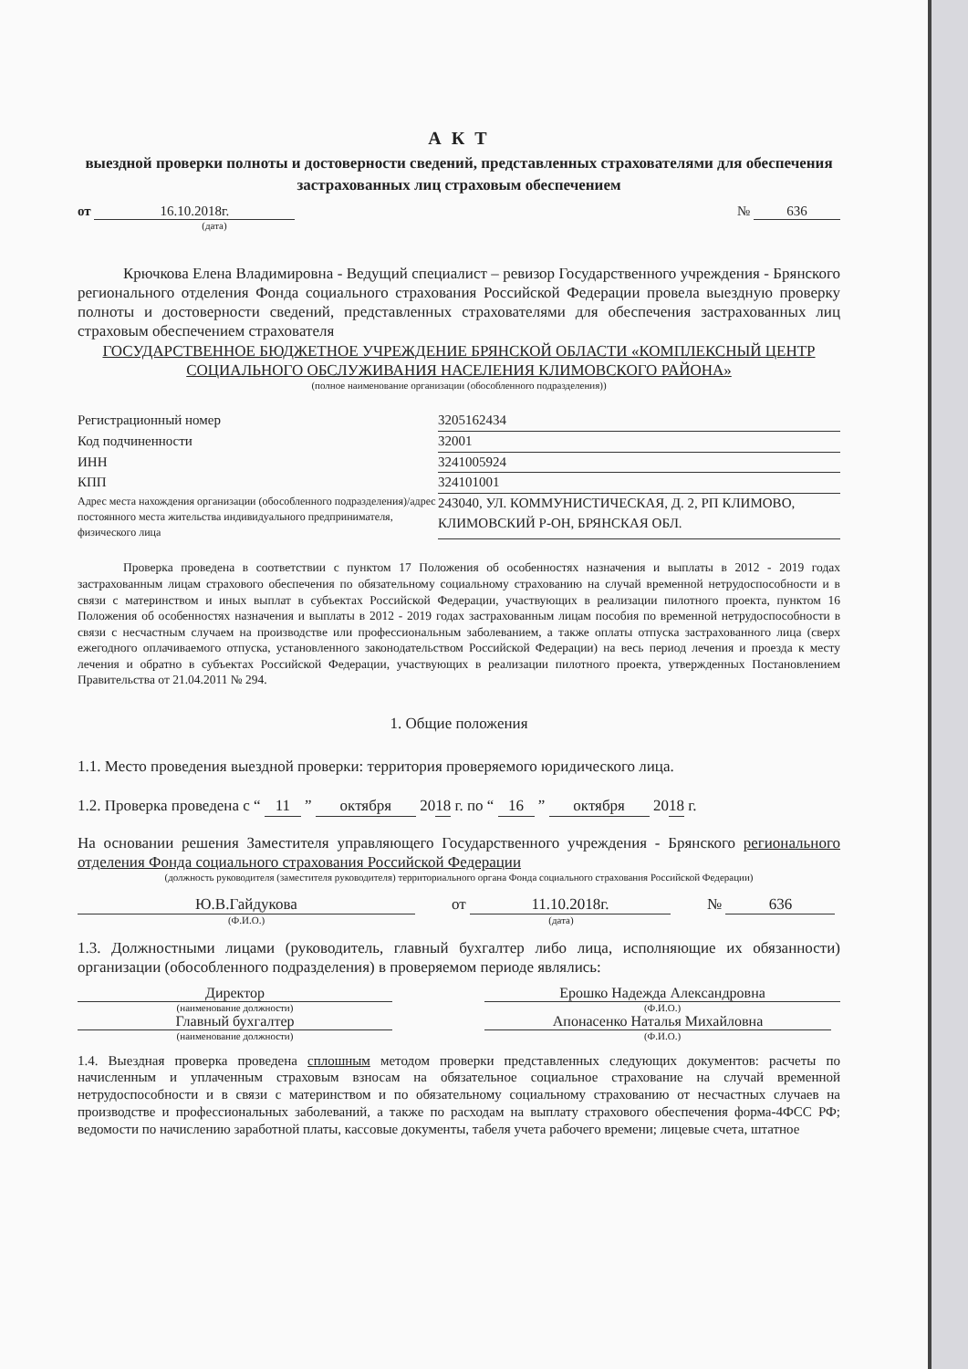А К Т
выездной проверки полноты и достоверности сведений, представленных страхователями для обеспечения застрахованных лиц страховым обеспечением
от 16.10.2018г.
(дата)
№ 636
Крючкова Елена Владимировна - Ведущий специалист – ревизор Государственного учреждения - Брянского регионального отделения Фонда социального страхования Российской Федерации провела выездную проверку полноты и достоверности сведений, представленных страхователями для обеспечения застрахованных лиц страховым обеспечением страхователя
ГОСУДАРСТВЕННОЕ БЮДЖЕТНОЕ УЧРЕЖДЕНИЕ БРЯНСКОЙ ОБЛАСТИ «КОМПЛЕКСНЫЙ ЦЕНТР СОЦИАЛЬНОГО ОБСЛУЖИВАНИЯ НАСЕЛЕНИЯ КЛИМОВСКОГО РАЙОНА»
(полное наименование организации (обособленного подразделения))
Регистрационный номер 3205162434
Код подчиненности 32001
ИНН 3241005924
КПП 324101001
Адрес места нахождения организации (обособленного подразделения)/адрес постоянного места жительства индивидуального предпринимателя, физического лица
243040, УЛ. КОММУНИСТИЧЕСКАЯ, Д. 2, РП КЛИМОВО, КЛИМОВСКИЙ Р-ОН, БРЯНСКАЯ ОБЛ.
Проверка проведена в соответствии с пунктом 17 Положения об особенностях назначения и выплаты в 2012 - 2019 годах застрахованным лицам страхового обеспечения по обязательному социальному страхованию на случай временной нетрудоспособности и в связи с материнством и иных выплат в субъектах Российской Федерации, участвующих в реализации пилотного проекта, пунктом 16 Положения об особенностях назначения и выплаты в 2012 - 2019 годах застрахованным лицам пособия по временной нетрудоспособности в связи с несчастным случаем на производстве или профессиональным заболеванием, а также оплаты отпуска застрахованного лица (сверх ежегодного оплачиваемого отпуска, установленного законодательством Российской Федерации) на весь период лечения и проезда к месту лечения и обратно в субъектах Российской Федерации, участвующих в реализации пилотного проекта, утвержденных Постановлением Правительства от 21.04.2011 № 294.
1. Общие положения
1.1. Место проведения выездной проверки: территория проверяемого юридического лица.
1.2. Проверка проведена с “ 11 ” октября 2018 г. по “ 16 ” октября 2018 г.
На основании решения Заместителя управляющего Государственного учреждения - Брянского регионального отделения Фонда социального страхования Российской Федерации
(должность руководителя (заместителя руководителя) территориального органа Фонда социального страхования Российской Федерации)
Ю.В.Гайдукова
(Ф.И.О.)
от 11.10.2018г.
(дата)
№ 636
1.3. Должностными лицами (руководитель, главный бухгалтер либо лица, исполняющие их обязанности) организации (обособленного подразделения) в проверяемом периоде являлись:
Директор
(наименование должности)
Главный бухгалтер
(наименование должности)
Ерошко Надежда Александровна
(Ф.И.О.)
Апонасенко Наталья Михайловна
(Ф.И.О.)
1.4. Выездная проверка проведена сплошным методом проверки представленных следующих документов: расчеты по начисленным и уплаченным страховым взносам на обязательное социальное страхование на случай временной нетрудоспособности и в связи с материнством и по обязательному социальному страхованию от несчастных случаев на производстве и профессиональных заболеваний, а также по расходам на выплату страхового обеспечения форма-4ФСС РФ; ведомости по начислению заработной платы, кассовые документы, табеля учета рабочего времени; лицевые счета, штатное